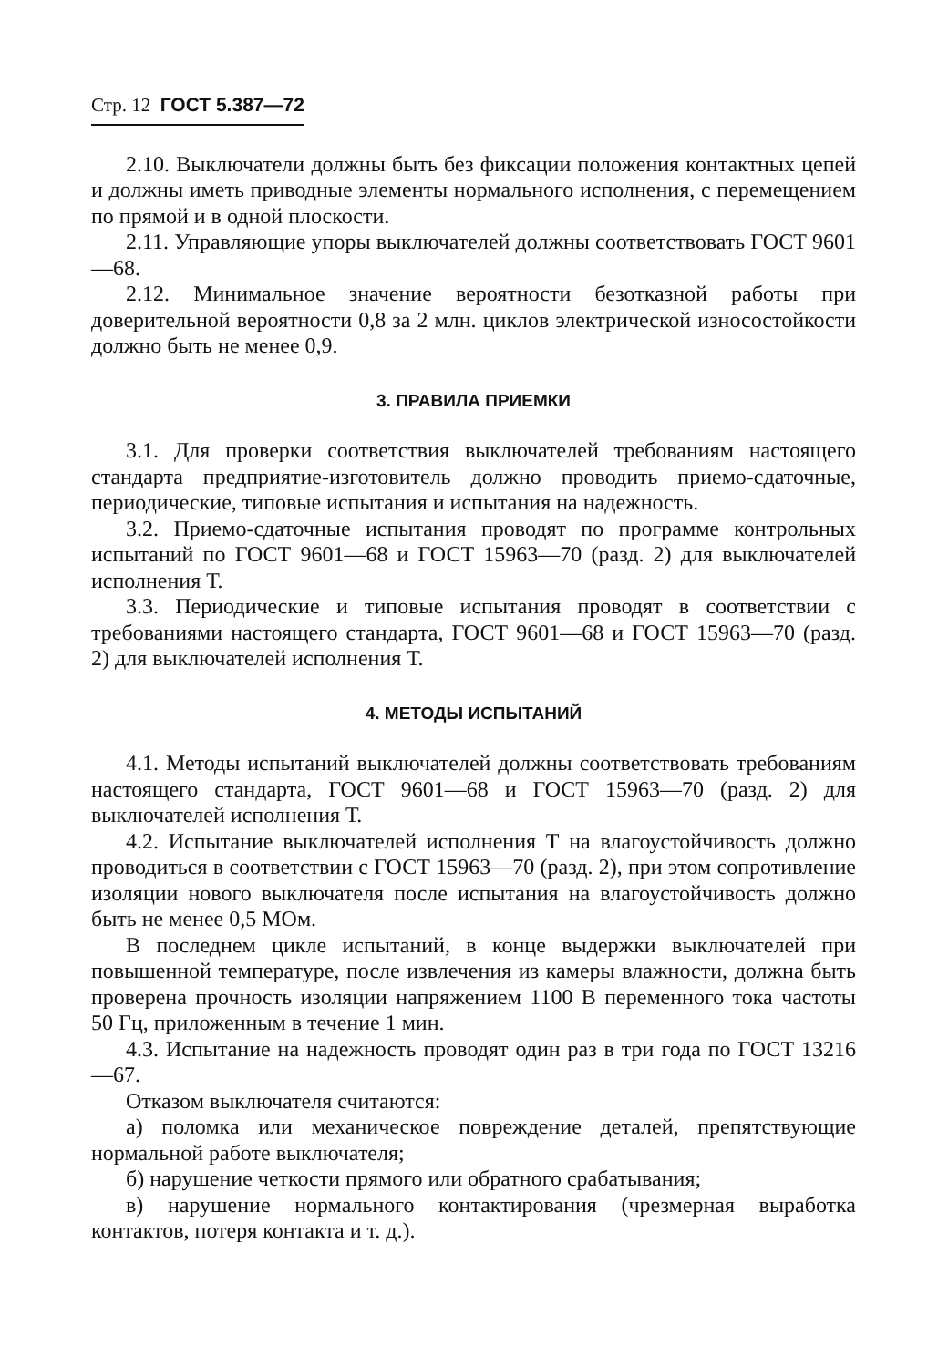Стр. 12 ГОСТ 5.387—72
2.10. Выключатели должны быть без фиксации положения контактных цепей и должны иметь приводные элементы нормального исполнения, с перемещением по прямой и в одной плоскости.
2.11. Управляющие упоры выключателей должны соответствовать ГОСТ 9601—68.
2.12. Минимальное значение вероятности безотказной работы при доверительной вероятности 0,8 за 2 млн. циклов электрической износостойкости должно быть не менее 0,9.
3. ПРАВИЛА ПРИЕМКИ
3.1. Для проверки соответствия выключателей требованиям настоящего стандарта предприятие-изготовитель должно проводить приемо-сдаточные, периодические, типовые испытания и испытания на надежность.
3.2. Приемо-сдаточные испытания проводят по программе контрольных испытаний по ГОСТ 9601—68 и ГОСТ 15963—70 (разд. 2) для выключателей исполнения Т.
3.3. Периодические и типовые испытания проводят в соответствии с требованиями настоящего стандарта, ГОСТ 9601—68 и ГОСТ 15963—70 (разд. 2) для выключателей исполнения Т.
4. МЕТОДЫ ИСПЫТАНИЙ
4.1. Методы испытаний выключателей должны соответствовать требованиям настоящего стандарта, ГОСТ 9601—68 и ГОСТ 15963—70 (разд. 2) для выключателей исполнения Т.
4.2. Испытание выключателей исполнения Т на влагоустойчивость должно проводиться в соответствии с ГОСТ 15963—70 (разд. 2), при этом сопротивление изоляции нового выключателя после испытания на влагоустойчивость должно быть не менее 0,5 МОм.
В последнем цикле испытаний, в конце выдержки выключателей при повышенной температуре, после извлечения из камеры влажности, должна быть проверена прочность изоляции напряжением 1100 В переменного тока частоты 50 Гц, приложенным в течение 1 мин.
4.3. Испытание на надежность проводят один раз в три года по ГОСТ 13216—67.
Отказом выключателя считаются:
а) поломка или механическое повреждение деталей, препятствующие нормальной работе выключателя;
б) нарушение четкости прямого или обратного срабатывания;
в) нарушение нормального контактирования (чрезмерная выработка контактов, потеря контакта и т. д.).